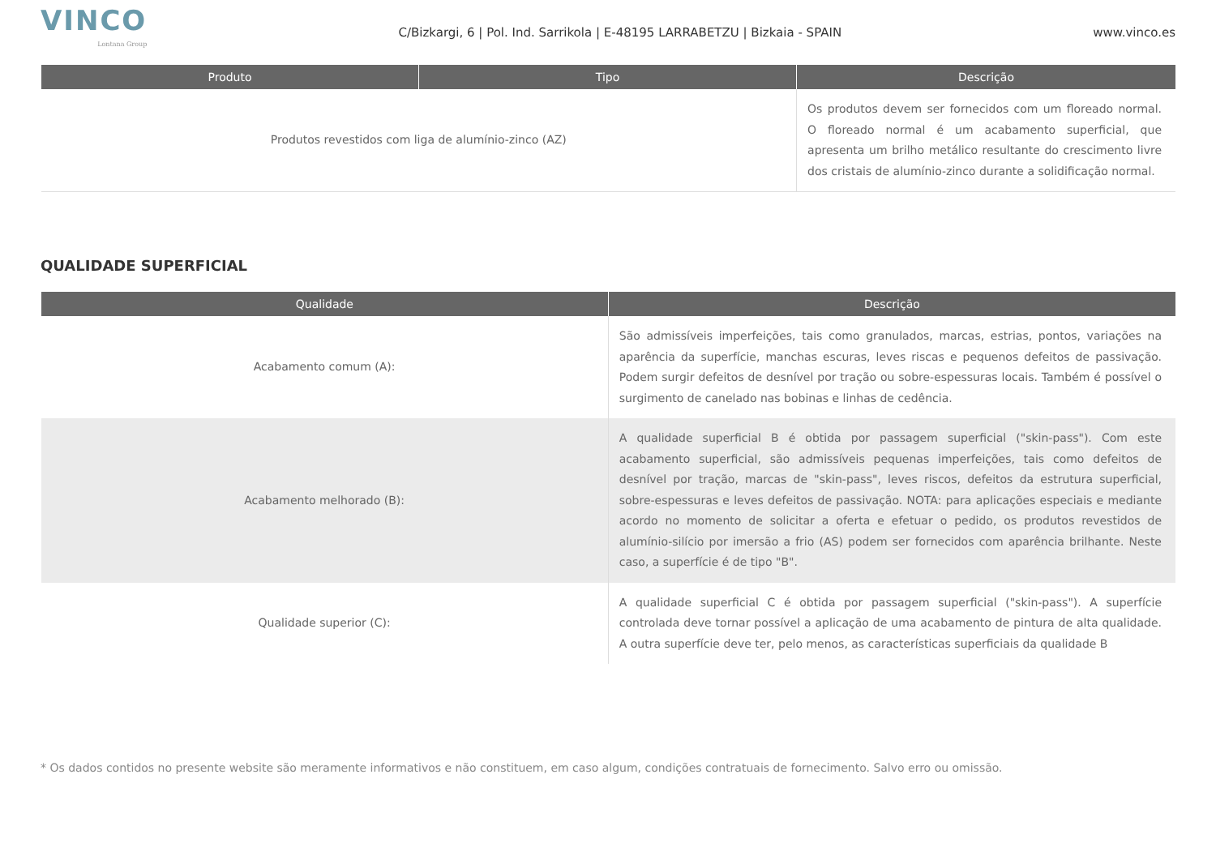VINCO
Lontana Group
C/Bizkargi, 6 | Pol. Ind. Sarrikola | E-48195 LARRABETZU | Bizkaia - SPAIN
www.vinco.es
| Produto | Tipo | Descrição |
| --- | --- | --- |
| Produtos revestidos com liga de alumínio-zinco (AZ) | | Os produtos devem ser fornecidos com um floreado normal. O floreado normal é um acabamento superficial, que apresenta um brilho metálico resultante do crescimento livre dos cristais de alumínio-zinco durante a solidificação normal. |
QUALIDADE SUPERFICIAL
| Qualidade | Descrição |
| --- | --- |
| Acabamento comum (A): | São admissíveis imperfeições, tais como granulados, marcas, estrias, pontos, variações na aparência da superfície, manchas escuras, leves riscas e pequenos defeitos de passivação. Podem surgir defeitos de desnível por tração ou sobre-espessuras locais. Também é possível o surgimento de canelado nas bobinas e linhas de cedência. |
| Acabamento melhorado (B): | A qualidade superficial B é obtida por passagem superficial ("skin-pass"). Com este acabamento superficial, são admissíveis pequenas imperfeições, tais como defeitos de desnível por tração, marcas de "skin-pass", leves riscos, defeitos da estrutura superficial, sobre-espessuras e leves defeitos de passivação. NOTA: para aplicações especiais e mediante acordo no momento de solicitar a oferta e efetuar o pedido, os produtos revestidos de alumínio-silício por imersão a frio (AS) podem ser fornecidos com aparência brilhante. Neste caso, a superfície é de tipo "B". |
| Qualidade superior (C): | A qualidade superficial C é obtida por passagem superficial ("skin-pass"). A superfície controlada deve tornar possível a aplicação de uma acabamento de pintura de alta qualidade. A outra superfície deve ter, pelo menos, as características superficiais da qualidade B |
* Os dados contidos no presente website são meramente informativos e não constituem, em caso algum, condições contratuais de fornecimento. Salvo erro ou omissão.